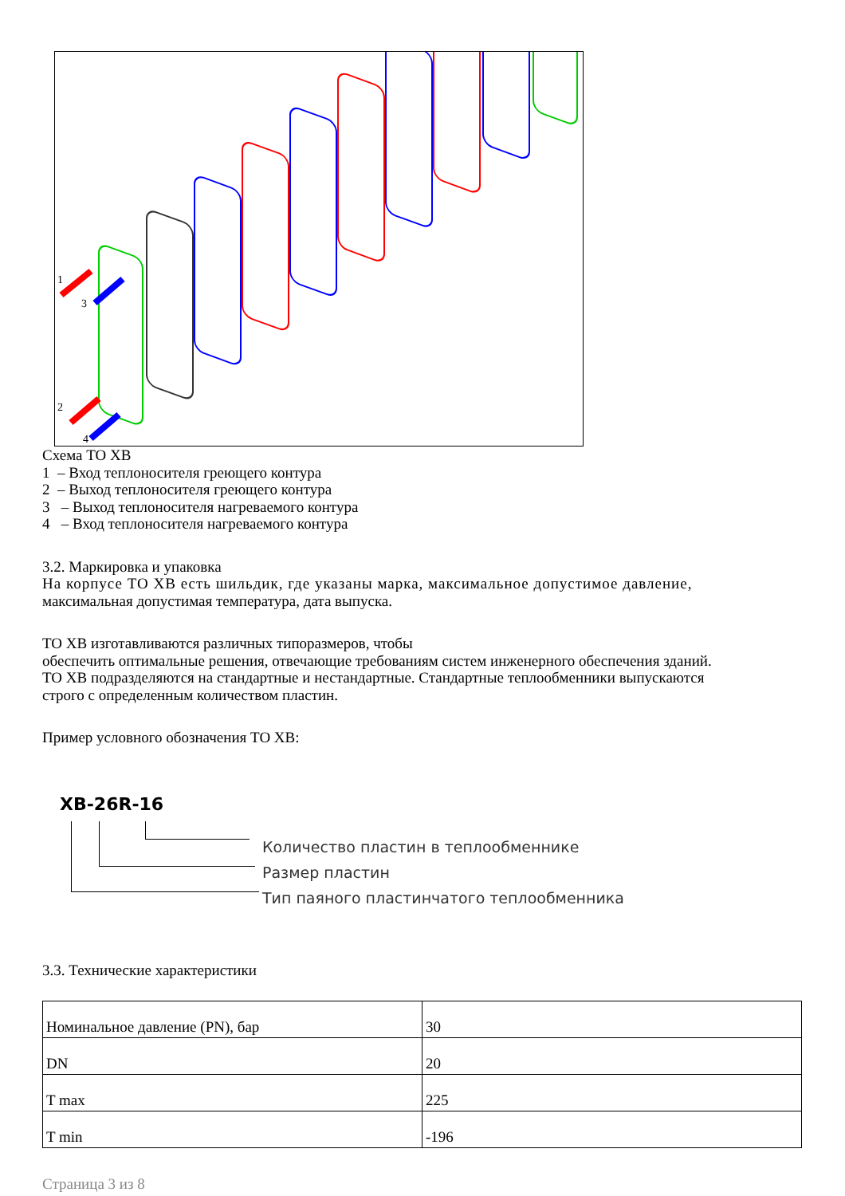1
3
2
4
Схема ТО ХВ
1 – Вход теплоносителя греющего контура
2 – Выход теплоносителя греющего контура
3 – Выход теплоносителя нагреваемого контура
4 – Вход теплоносителя нагреваемого контура
3.2. Маркировка и упаковка
На корпусе ТО ХВ есть шильдик, где указаны марка, максимальное допустимое давление,
максимальная допустимая температура, дата выпуска.
ТО ХВ изготавливаются различных типоразмеров, чтобы
обеспечить оптимальные решения, отвечающие требованиям систем инженерного обеспечения зданий.
ТО ХВ подразделяются на стандартные и нестандартные. Стандартные теплообменники выпускаются
строго с определенным количеством пластин.
Пример условного обозначения ТО ХВ:
XB-26R-16
Количество пластин в теплообменнике
Размер пластин
Тип паяного пластинчатого теплообменника
3.3. Технические характеристики
| Номинальное давление (PN), бар | 30 |
| DN | 20 |
| T max | 225 |
| T min | -196 |
Страница 3 из 8